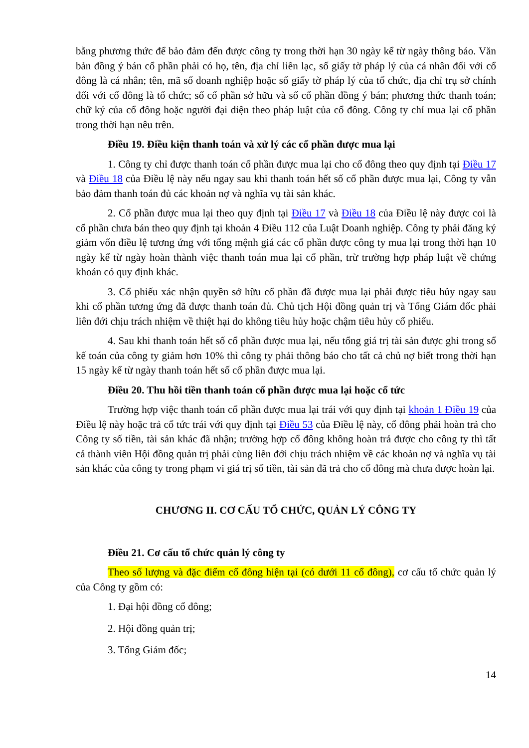bằng phương thức để bảo đảm đến được công ty trong thời hạn 30 ngày kể từ ngày thông báo. Văn bản đồng ý bán cổ phần phải có họ, tên, địa chỉ liên lạc, số giấy tờ pháp lý của cá nhân đối với cổ đông là cá nhân; tên, mã số doanh nghiệp hoặc số giấy tờ pháp lý của tổ chức, địa chỉ trụ sở chính đối với cổ đông là tổ chức; số cổ phần sở hữu và số cổ phần đồng ý bán; phương thức thanh toán; chữ ký của cổ đông hoặc người đại diện theo pháp luật của cổ đông. Công ty chỉ mua lại cổ phần trong thời hạn nêu trên.
Điều 19. Điều kiện thanh toán và xử lý các cổ phần được mua lại
1. Công ty chỉ được thanh toán cổ phần được mua lại cho cổ đông theo quy định tại Điều 17 và Điều 18 của Điều lệ này nếu ngay sau khi thanh toán hết số cổ phần được mua lại, Công ty vẫn bảo đảm thanh toán đủ các khoản nợ và nghĩa vụ tài sản khác.
2. Cổ phần được mua lại theo quy định tại Điều 17 và Điều 18 của Điều lệ này được coi là cổ phần chưa bán theo quy định tại khoản 4 Điều 112 của Luật Doanh nghiệp. Công ty phải đăng ký giảm vốn điều lệ tương ứng với tổng mệnh giá các cổ phần được công ty mua lại trong thời hạn 10 ngày kể từ ngày hoàn thành việc thanh toán mua lại cổ phần, trừ trường hợp pháp luật về chứng khoán có quy định khác.
3. Cổ phiếu xác nhận quyền sở hữu cổ phần đã được mua lại phải được tiêu hủy ngay sau khi cổ phần tương ứng đã được thanh toán đủ. Chủ tịch Hội đồng quản trị và Tổng Giám đốc phải liên đới chịu trách nhiệm về thiệt hại do không tiêu hủy hoặc chậm tiêu hủy cổ phiếu.
4. Sau khi thanh toán hết số cổ phần được mua lại, nếu tổng giá trị tài sản được ghi trong sổ kế toán của công ty giảm hơn 10% thì công ty phải thông báo cho tất cả chủ nợ biết trong thời hạn 15 ngày kể từ ngày thanh toán hết số cổ phần được mua lại.
Điều 20. Thu hồi tiền thanh toán cổ phần được mua lại hoặc cổ tức
Trường hợp việc thanh toán cổ phần được mua lại trái với quy định tại khoản 1 Điều 19 của Điều lệ này hoặc trả cổ tức trái với quy định tại Điều 53 của Điều lệ này, cổ đông phải hoàn trả cho Công ty số tiền, tài sản khác đã nhận; trường hợp cổ đông không hoàn trả được cho công ty thì tất cả thành viên Hội đồng quản trị phải cùng liên đới chịu trách nhiệm về các khoản nợ và nghĩa vụ tài sản khác của công ty trong phạm vi giá trị số tiền, tài sản đã trả cho cổ đông mà chưa được hoàn lại.
CHƯƠNG II. CƠ CẤU TỔ CHỨC, QUẢN LÝ CÔNG TY
Điều 21. Cơ cấu tổ chức quản lý công ty
Theo số lượng và đặc điểm cổ đông hiện tại (có dưới 11 cổ đông), cơ cấu tổ chức quản lý của Công ty gồm có:
1. Đại hội đồng cổ đông;
2. Hội đồng quản trị;
3. Tổng Giám đốc;
14